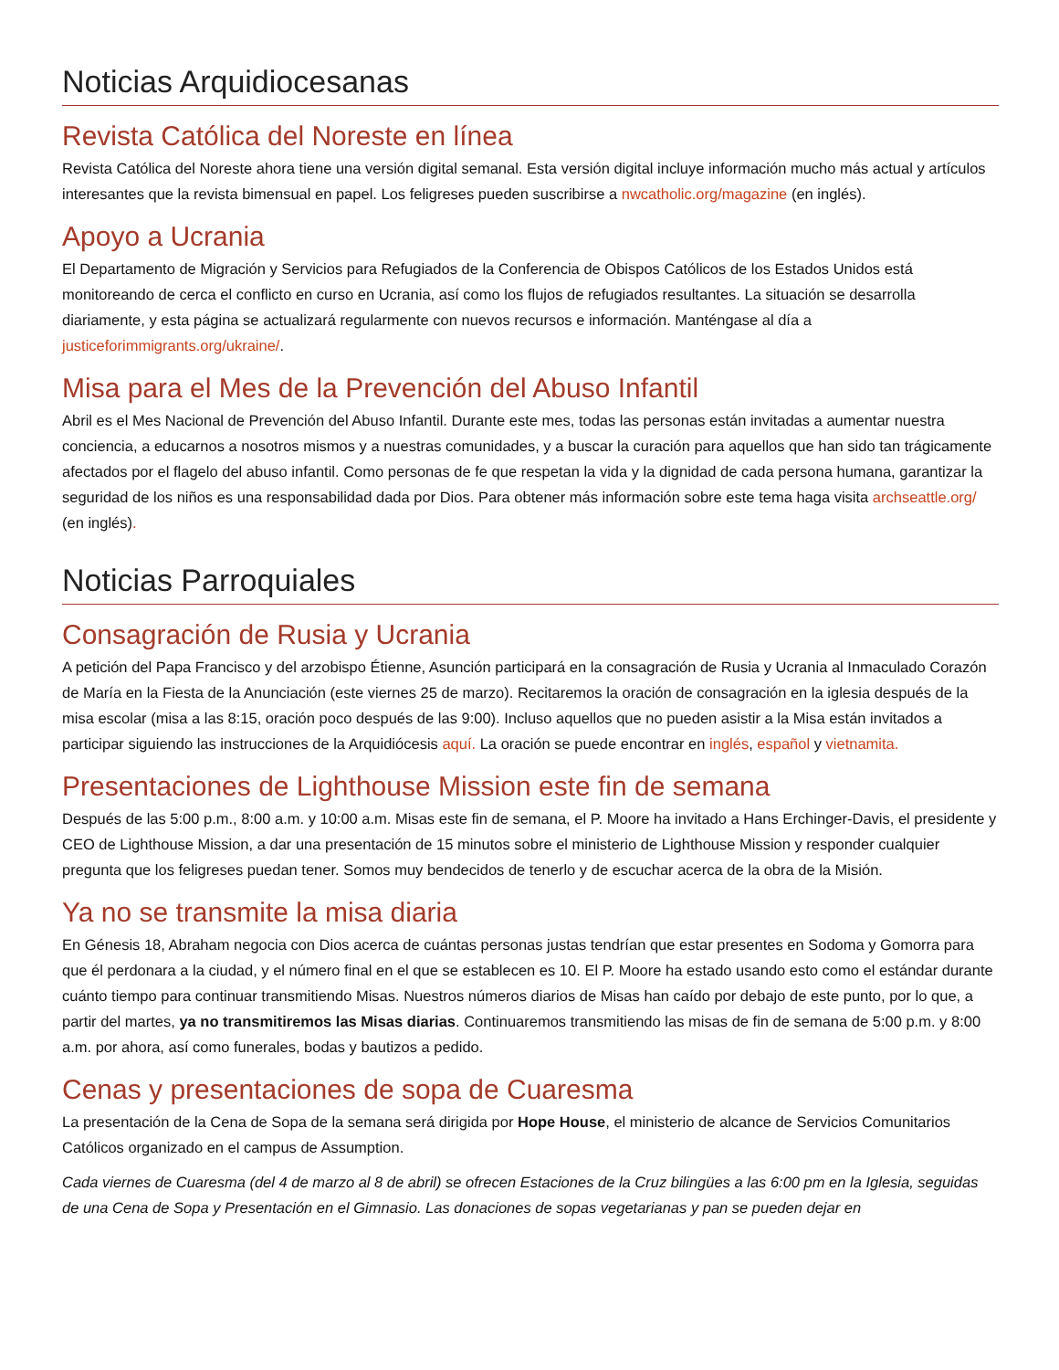Noticias Arquidiocesanas
Revista Católica del Noreste en línea
Revista Católica del Noreste ahora tiene una versión digital semanal. Esta versión digital incluye información mucho más actual y artículos interesantes que la revista bimensual en papel. Los feligreses pueden suscribirse a nwcatholic.org/magazine (en inglés).
Apoyo a Ucrania
El Departamento de Migración y Servicios para Refugiados de la Conferencia de Obispos Católicos de los Estados Unidos está monitoreando de cerca el conflicto en curso en Ucrania, así como los flujos de refugiados resultantes. La situación se desarrolla diariamente, y esta página se actualizará regularmente con nuevos recursos e información. Manténgase al día a justiceforimmigrants.org/ukraine/.
Misa para el Mes de la Prevención del Abuso Infantil
Abril es el Mes Nacional de Prevención del Abuso Infantil. Durante este mes, todas las personas están invitadas a aumentar nuestra conciencia, a educarnos a nosotros mismos y a nuestras comunidades, y a buscar la curación para aquellos que han sido tan trágicamente afectados por el flagelo del abuso infantil. Como personas de fe que respetan la vida y la dignidad de cada persona humana, garantizar la seguridad de los niños es una responsabilidad dada por Dios. Para obtener más información sobre este tema haga visita archseattle.org/ (en inglés).
Noticias Parroquiales
Consagración de Rusia y Ucrania
A petición del Papa Francisco y del arzobispo Étienne, Asunción participará en la consagración de Rusia y Ucrania al Inmaculado Corazón de María en la Fiesta de la Anunciación (este viernes 25 de marzo). Recitaremos la oración de consagración en la iglesia después de la misa escolar (misa a las 8:15, oración poco después de las 9:00). Incluso aquellos que no pueden asistir a la Misa están invitados a participar siguiendo las instrucciones de la Arquidiócesis aquí. La oración se puede encontrar en inglés, español y vietnamita.
Presentaciones de Lighthouse Mission este fin de semana
Después de las 5:00 p.m., 8:00 a.m. y 10:00 a.m. Misas este fin de semana, el P. Moore ha invitado a Hans Erchinger-Davis, el presidente y CEO de Lighthouse Mission, a dar una presentación de 15 minutos sobre el ministerio de Lighthouse Mission y responder cualquier pregunta que los feligreses puedan tener. Somos muy bendecidos de tenerlo y de escuchar acerca de la obra de la Misión.
Ya no se transmite la misa diaria
En Génesis 18, Abraham negocia con Dios acerca de cuántas personas justas tendrían que estar presentes en Sodoma y Gomorra para que él perdonara a la ciudad, y el número final en el que se establecen es 10. El P. Moore ha estado usando esto como el estándar durante cuánto tiempo para continuar transmitiendo Misas. Nuestros números diarios de Misas han caído por debajo de este punto, por lo que, a partir del martes, ya no transmitiremos las Misas diarias. Continuaremos transmitiendo las misas de fin de semana de 5:00 p.m. y 8:00 a.m. por ahora, así como funerales, bodas y bautizos a pedido.
Cenas y presentaciones de sopa de Cuaresma
La presentación de la Cena de Sopa de la semana será dirigida por Hope House, el ministerio de alcance de Servicios Comunitarios Católicos organizado en el campus de Assumption.
Cada viernes de Cuaresma (del 4 de marzo al 8 de abril) se ofrecen Estaciones de la Cruz bilingües a las 6:00 pm en la Iglesia, seguidas de una Cena de Sopa y Presentación en el Gimnasio. Las donaciones de sopas vegetarianas y pan se pueden dejar en